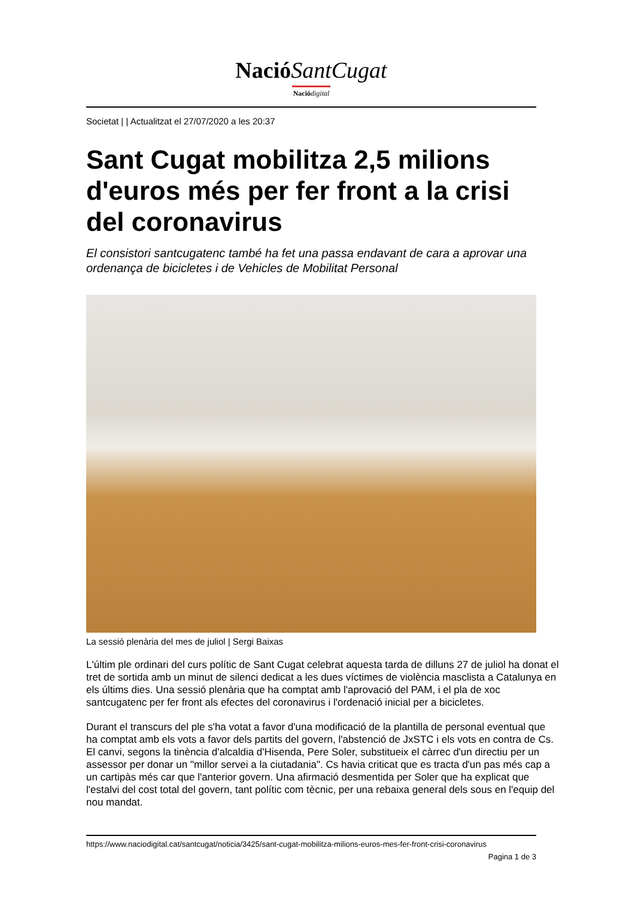NacióSantCugat
Nació digital
Societat | | Actualitzat el 27/07/2020 a les 20:37
Sant Cugat mobilitza 2,5 milions d'euros més per fer front a la crisi del coronavirus
El consistori santcugatenc també ha fet una passa endavant de cara a aprovar una ordenança de bicicletes i de Vehicles de Mobilitat Personal
La sessió plenària del mes de juliol | Sergi Baixas
L'últim ple ordinari del curs polític de Sant Cugat celebrat aquesta tarda de dilluns 27 de juliol ha donat el tret de sortida amb un minut de silenci dedicat a les dues víctimes de violència masclista a Catalunya en els últims dies. Una sessió plenària que ha comptat amb l'aprovació del PAM, i el pla de xoc santcugatenc per fer front als efectes del coronavirus i l'ordenació inicial per a bicicletes.
Durant el transcurs del ple s'ha votat a favor d'una modificació de la plantilla de personal eventual que ha comptat amb els vots a favor dels partits del govern, l'abstenció de JxSTC i els vots en contra de Cs. El canvi, segons la tinència d'alcaldia d'Hisenda, Pere Soler, substitueix el càrrec d'un directiu per un assessor per donar un "millor servei a la ciutadania". Cs havia criticat que es tracta d'un pas més cap a un cartipàs més car que l'anterior govern. Una afirmació desmentida per Soler que ha explicat que l'estalvi del cost total del govern, tant polític com tècnic, per una rebaixa general dels sous en l'equip del nou mandat.
https://www.naciodigital.cat/santcugat/noticia/3425/sant-cugat-mobilitza-milions-euros-mes-fer-front-crisi-coronavirus
Pagina 1 de 3